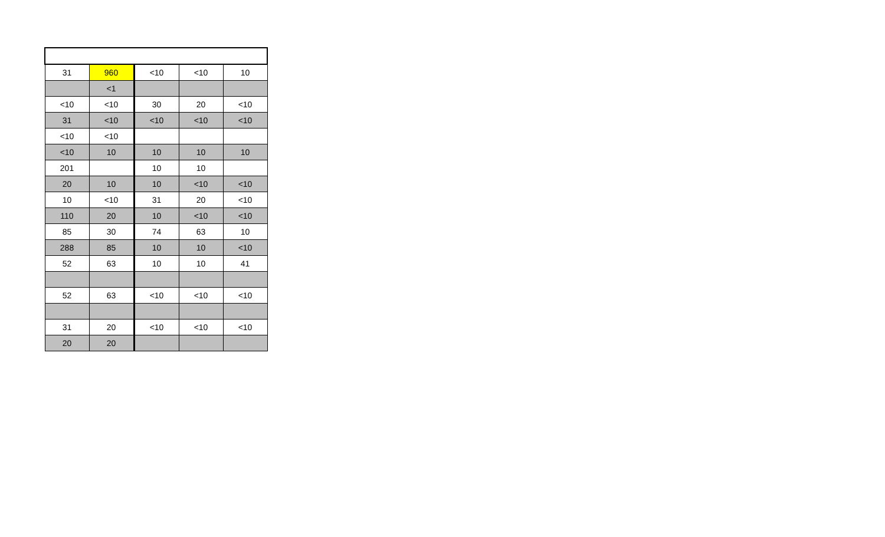| 31 | 960 | <10 | <10 | 10 |
| | <1 | | | |
| <10 | <10 | 30 | 20 | <10 |
| 31 | <10 | <10 | <10 | <10 |
| <10 | <10 | | | |
| <10 | 10 | 10 | 10 | 10 |
| 201 | | 10 | 10 | |
| 20 | 10 | 10 | <10 | <10 |
| 10 | <10 | 31 | 20 | <10 |
| 110 | 20 | 10 | <10 | <10 |
| 85 | 30 | 74 | 63 | 10 |
| 288 | 85 | 10 | 10 | <10 |
| 52 | 63 | 10 | 10 | 41 |
| 52 | 63 | <10 | <10 | <10 |
| 31 | 20 | <10 | <10 | <10 |
| 20 | 20 | | | |